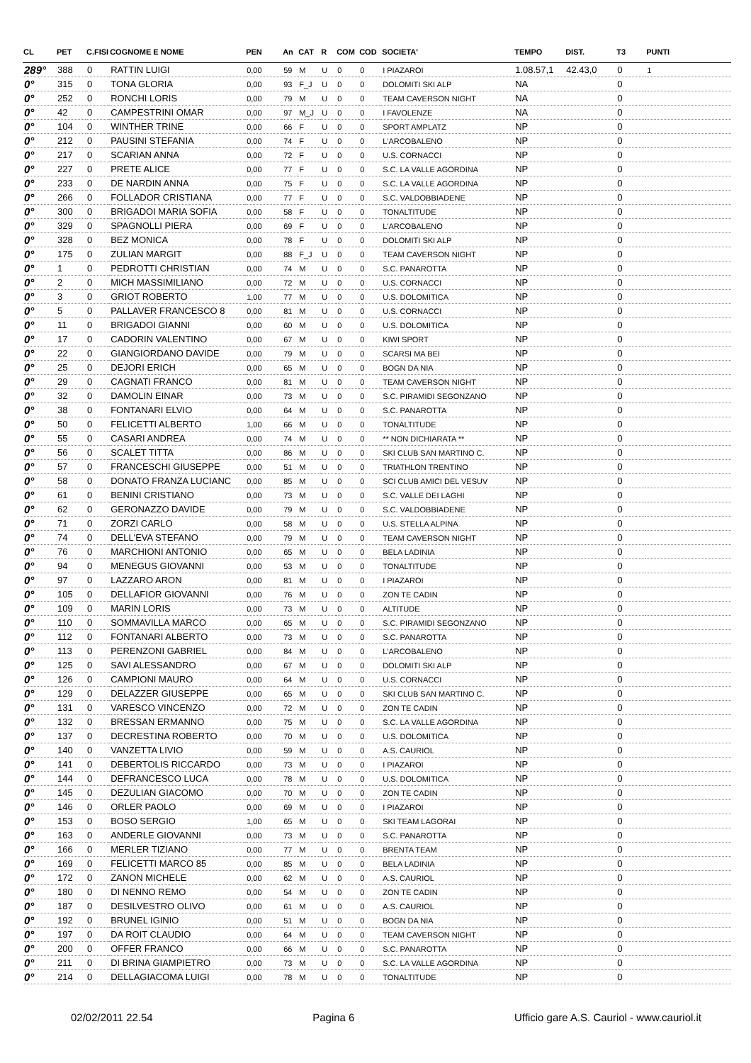| CL | PET | C.FISI | COGNOME E NOME | PEN | An | CAT | R | COM | COD | SOCIETA' | TEMPO | DIST. | T3 | PUNTI |
| --- | --- | --- | --- | --- | --- | --- | --- | --- | --- | --- | --- | --- | --- | --- |
| 289° | 388 | 0 | RATTIN LUIGI | 0,00 | 59 | M | U | 0 | 0 | I PIAZAROI | 1.08.57,1 | 42.43,0 | 0 | 1 |
| 0° | 315 | 0 | TONA GLORIA | 0,00 | 93 | F_J | U | 0 | 0 | DOLOMITI SKI ALP | NA | | 0 | |
| 0° | 252 | 0 | RONCHI LORIS | 0,00 | 79 | M | U | 0 | 0 | TEAM CAVERSON NIGHT | NA | | 0 | |
| 0° | 42 | 0 | CAMPESTRINI OMAR | 0,00 | 97 | M_J | U | 0 | 0 | I FAVOLENZE | NA | | 0 | |
| 0° | 104 | 0 | WINTHER TRINE | 0,00 | 66 | F | U | 0 | 0 | SPORT AMPLATZ | NP | | 0 | |
| 0° | 212 | 0 | PAUSINI STEFANIA | 0,00 | 74 | F | U | 0 | 0 | L'ARCOBALENO | NP | | 0 | |
| 0° | 217 | 0 | SCARIAN ANNA | 0,00 | 72 | F | U | 0 | 0 | U.S. CORNACCI | NP | | 0 | |
| 0° | 227 | 0 | PRETE ALICE | 0,00 | 77 | F | U | 0 | 0 | S.C. LA VALLE AGORDINA | NP | | 0 | |
| 0° | 233 | 0 | DE NARDIN ANNA | 0,00 | 75 | F | U | 0 | 0 | S.C. LA VALLE AGORDINA | NP | | 0 | |
| 0° | 266 | 0 | FOLLADOR CRISTIANA | 0,00 | 77 | F | U | 0 | 0 | S.C. VALDOBBIADENE | NP | | 0 | |
| 0° | 300 | 0 | BRIGADOI MARIA SOFIA | 0,00 | 58 | F | U | 0 | 0 | TONALTITUDE | NP | | 0 | |
| 0° | 329 | 0 | SPAGNOLLI PIERA | 0,00 | 69 | F | U | 0 | 0 | L'ARCOBALENO | NP | | 0 | |
| 0° | 328 | 0 | BEZ MONICA | 0,00 | 78 | F | U | 0 | 0 | DOLOMITI SKI ALP | NP | | 0 | |
| 0° | 175 | 0 | ZULIAN MARGIT | 0,00 | 88 | F_J | U | 0 | 0 | TEAM CAVERSON NIGHT | NP | | 0 | |
| 0° | 1 | 0 | PEDROTTI CHRISTIAN | 0,00 | 74 | M | U | 0 | 0 | S.C. PANAROTTA | NP | | 0 | |
| 0° | 2 | 0 | MICH MASSIMILIANO | 0,00 | 72 | M | U | 0 | 0 | U.S. CORNACCI | NP | | 0 | |
| 0° | 3 | 0 | GRIOT ROBERTO | 1,00 | 77 | M | U | 0 | 0 | U.S. DOLOMITICA | NP | | 0 | |
| 0° | 5 | 0 | PALLAVER FRANCESCO 8 | 0,00 | 81 | M | U | 0 | 0 | U.S. CORNACCI | NP | | 0 | |
| 0° | 11 | 0 | BRIGADOI GIANNI | 0,00 | 60 | M | U | 0 | 0 | U.S. DOLOMITICA | NP | | 0 | |
| 0° | 17 | 0 | CADORIN VALENTINO | 0,00 | 67 | M | U | 0 | 0 | KIWI SPORT | NP | | 0 | |
| 0° | 22 | 0 | GIANGIORDANO DAVIDE | 0,00 | 79 | M | U | 0 | 0 | SCARSI MA BEI | NP | | 0 | |
| 0° | 25 | 0 | DEJORI ERICH | 0,00 | 65 | M | U | 0 | 0 | BOGN DA NIA | NP | | 0 | |
| 0° | 29 | 0 | CAGNATI FRANCO | 0,00 | 81 | M | U | 0 | 0 | TEAM CAVERSON NIGHT | NP | | 0 | |
| 0° | 32 | 0 | DAMOLIN EINAR | 0,00 | 73 | M | U | 0 | 0 | S.C. PIRAMIDI SEGONZANO | NP | | 0 | |
| 0° | 38 | 0 | FONTANARI ELVIO | 0,00 | 64 | M | U | 0 | 0 | S.C. PANAROTTA | NP | | 0 | |
| 0° | 50 | 0 | FELICETTI ALBERTO | 1,00 | 66 | M | U | 0 | 0 | TONALTITUDE | NP | | 0 | |
| 0° | 55 | 0 | CASARI ANDREA | 0,00 | 74 | M | U | 0 | 0 | ** NON DICHIARATA ** | NP | | 0 | |
| 0° | 56 | 0 | SCALET TITTA | 0,00 | 86 | M | U | 0 | 0 | SKI CLUB SAN MARTINO C. | NP | | 0 | |
| 0° | 57 | 0 | FRANCESCHI GIUSEPPE | 0,00 | 51 | M | U | 0 | 0 | TRIATHLON TRENTINO | NP | | 0 | |
| 0° | 58 | 0 | DONATO FRANZA LUCIANC | 0,00 | 85 | M | U | 0 | 0 | SCI CLUB AMICI DEL VESUV | NP | | 0 | |
| 0° | 61 | 0 | BENINI CRISTIANO | 0,00 | 73 | M | U | 0 | 0 | S.C. VALLE DEI LAGHI | NP | | 0 | |
| 0° | 62 | 0 | GERONAZZO DAVIDE | 0,00 | 79 | M | U | 0 | 0 | S.C. VALDOBBIADENE | NP | | 0 | |
| 0° | 71 | 0 | ZORZI CARLO | 0,00 | 58 | M | U | 0 | 0 | U.S. STELLA ALPINA | NP | | 0 | |
| 0° | 74 | 0 | DELL'EVA STEFANO | 0,00 | 79 | M | U | 0 | 0 | TEAM CAVERSON NIGHT | NP | | 0 | |
| 0° | 76 | 0 | MARCHIONI ANTONIO | 0,00 | 65 | M | U | 0 | 0 | BELA LADINIA | NP | | 0 | |
| 0° | 94 | 0 | MENEGUS GIOVANNI | 0,00 | 53 | M | U | 0 | 0 | TONALTITUDE | NP | | 0 | |
| 0° | 97 | 0 | LAZZARO ARON | 0,00 | 81 | M | U | 0 | 0 | I PIAZAROI | NP | | 0 | |
| 0° | 105 | 0 | DELLAFIOR GIOVANNI | 0,00 | 76 | M | U | 0 | 0 | ZON TE CADIN | NP | | 0 | |
| 0° | 109 | 0 | MARIN LORIS | 0,00 | 73 | M | U | 0 | 0 | ALTITUDE | NP | | 0 | |
| 0° | 110 | 0 | SOMMAVILLA MARCO | 0,00 | 65 | M | U | 0 | 0 | S.C. PIRAMIDI SEGONZANO | NP | | 0 | |
| 0° | 112 | 0 | FONTANARI ALBERTO | 0,00 | 73 | M | U | 0 | 0 | S.C. PANAROTTA | NP | | 0 | |
| 0° | 113 | 0 | PERENZONI GABRIEL | 0,00 | 84 | M | U | 0 | 0 | L'ARCOBALENO | NP | | 0 | |
| 0° | 125 | 0 | SAVI ALESSANDRO | 0,00 | 67 | M | U | 0 | 0 | DOLOMITI SKI ALP | NP | | 0 | |
| 0° | 126 | 0 | CAMPIONI MAURO | 0,00 | 64 | M | U | 0 | 0 | U.S. CORNACCI | NP | | 0 | |
| 0° | 129 | 0 | DELAZZER GIUSEPPE | 0,00 | 65 | M | U | 0 | 0 | SKI CLUB SAN MARTINO C. | NP | | 0 | |
| 0° | 131 | 0 | VARESCO VINCENZO | 0,00 | 72 | M | U | 0 | 0 | ZON TE CADIN | NP | | 0 | |
| 0° | 132 | 0 | BRESSAN ERMANNO | 0,00 | 75 | M | U | 0 | 0 | S.C. LA VALLE AGORDINA | NP | | 0 | |
| 0° | 137 | 0 | DECRESTINA ROBERTO | 0,00 | 70 | M | U | 0 | 0 | U.S. DOLOMITICA | NP | | 0 | |
| 0° | 140 | 0 | VANZETTA LIVIO | 0,00 | 59 | M | U | 0 | 0 | A.S. CAURIOL | NP | | 0 | |
| 0° | 141 | 0 | DEBERTOLIS RICCARDO | 0,00 | 73 | M | U | 0 | 0 | I PIAZAROI | NP | | 0 | |
| 0° | 144 | 0 | DEFRANCESCO LUCA | 0,00 | 78 | M | U | 0 | 0 | U.S. DOLOMITICA | NP | | 0 | |
| 0° | 145 | 0 | DEZULIAN GIACOMO | 0,00 | 70 | M | U | 0 | 0 | ZON TE CADIN | NP | | 0 | |
| 0° | 146 | 0 | ORLER PAOLO | 0,00 | 69 | M | U | 0 | 0 | I PIAZAROI | NP | | 0 | |
| 0° | 153 | 0 | BOSO SERGIO | 1,00 | 65 | M | U | 0 | 0 | SKI TEAM LAGORAI | NP | | 0 | |
| 0° | 163 | 0 | ANDERLE GIOVANNI | 0,00 | 73 | M | U | 0 | 0 | S.C. PANAROTTA | NP | | 0 | |
| 0° | 166 | 0 | MERLER TIZIANO | 0,00 | 77 | M | U | 0 | 0 | BRENTA TEAM | NP | | 0 | |
| 0° | 169 | 0 | FELICETTI MARCO 85 | 0,00 | 85 | M | U | 0 | 0 | BELA LADINIA | NP | | 0 | |
| 0° | 172 | 0 | ZANON MICHELE | 0,00 | 62 | M | U | 0 | 0 | A.S. CAURIOL | NP | | 0 | |
| 0° | 180 | 0 | DI NENNO REMO | 0,00 | 54 | M | U | 0 | 0 | ZON TE CADIN | NP | | 0 | |
| 0° | 187 | 0 | DESILVESTRO OLIVO | 0,00 | 61 | M | U | 0 | 0 | A.S. CAURIOL | NP | | 0 | |
| 0° | 192 | 0 | BRUNEL IGINIO | 0,00 | 51 | M | U | 0 | 0 | BOGN DA NIA | NP | | 0 | |
| 0° | 197 | 0 | DA ROIT CLAUDIO | 0,00 | 64 | M | U | 0 | 0 | TEAM CAVERSON NIGHT | NP | | 0 | |
| 0° | 200 | 0 | OFFER FRANCO | 0,00 | 66 | M | U | 0 | 0 | S.C. PANAROTTA | NP | | 0 | |
| 0° | 211 | 0 | DI BRINA GIAMPIETRO | 0,00 | 73 | M | U | 0 | 0 | S.C. LA VALLE AGORDINA | NP | | 0 | |
| 0° | 214 | 0 | DELLAGIACOMA LUIGI | 0,00 | 78 | M | U | 0 | 0 | TONALTITUDE | NP | | 0 | |
02/02/2011 22.54 Pagina 6 Ufficio gare A.S. Cauriol - www.cauriol.it